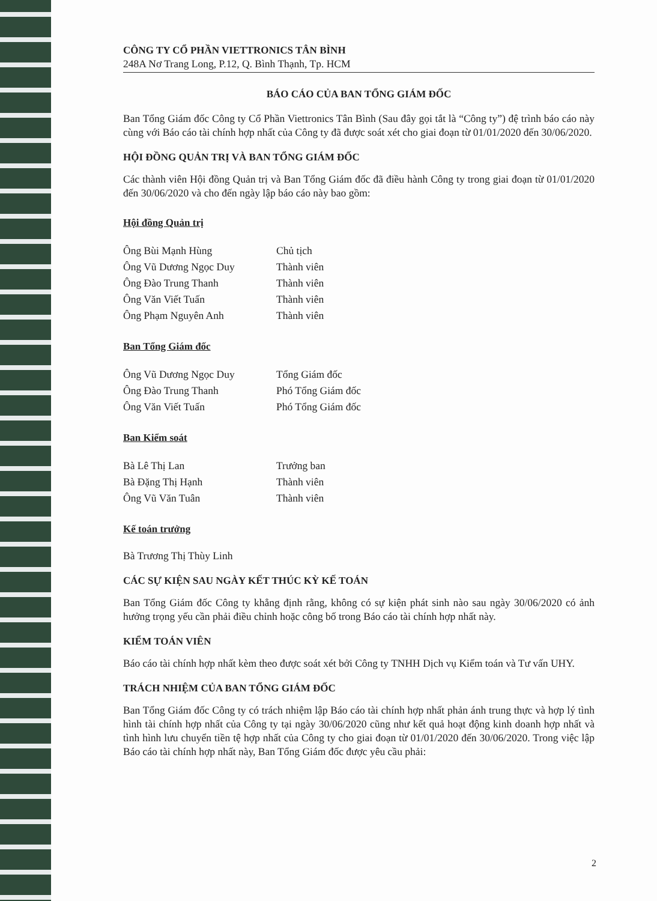CÔNG TY CỔ PHẦN VIETTRONICS TÂN BÌNH
248A Nơ Trang Long, P.12, Q. Bình Thạnh, Tp. HCM
BÁO CÁO CỦA BAN TỔNG GIÁM ĐỐC
Ban Tổng Giám đốc Công ty Cổ Phần Viettronics Tân Bình (Sau đây gọi tắt là “Công ty”) đệ trình báo cáo này cùng với Báo cáo tài chính hợp nhất của Công ty đã được soát xét cho giai đoạn từ 01/01/2020 đến 30/06/2020.
HỘI ĐỒNG QUẢN TRỊ VÀ BAN TỔNG GIÁM ĐỐC
Các thành viên Hội đồng Quản trị và Ban Tổng Giám đốc đã điều hành Công ty trong giai đoạn từ 01/01/2020 đến 30/06/2020 và cho đến ngày lập báo cáo này bao gồm:
Hội đồng Quản trị
| Ông Bùi Mạnh Hùng | Chủ tịch |
| Ông Vũ Dương Ngọc Duy | Thành viên |
| Ông Đào Trung Thanh | Thành viên |
| Ông Văn Viết Tuấn | Thành viên |
| Ông Phạm Nguyên Anh | Thành viên |
Ban Tổng Giám đốc
| Ông Vũ Dương Ngọc Duy | Tổng Giám đốc |
| Ông Đào Trung Thanh | Phó Tổng Giám đốc |
| Ông Văn Viết Tuấn | Phó Tổng Giám đốc |
Ban Kiểm soát
| Bà Lê Thị Lan | Trưởng ban |
| Bà Đặng Thị Hạnh | Thành viên |
| Ông Vũ Văn Tuân | Thành viên |
Kế toán trưởng
Bà Trương Thị Thùy Linh
CÁC SỰ KIỆN SAU NGÀY KẾT THÚC KỲ KẾ TOÁN
Ban Tổng Giám đốc Công ty khẳng định rằng, không có sự kiện phát sinh nào sau ngày 30/06/2020 có ảnh hưởng trọng yếu cần phải điều chỉnh hoặc công bố trong Báo cáo tài chính hợp nhất này.
KIỂM TOÁN VIÊN
Báo cáo tài chính hợp nhất kèm theo được soát xét bởi Công ty TNHH Dịch vụ Kiểm toán và Tư vấn UHY.
TRÁCH NHIỆM CỦA BAN TỔNG GIÁM ĐỐC
Ban Tổng Giám đốc Công ty có trách nhiệm lập Báo cáo tài chính hợp nhất phản ánh trung thực và hợp lý tình hình tài chính hợp nhất của Công ty tại ngày 30/06/2020 cũng như kết quả hoạt động kinh doanh hợp nhất và tình hình lưu chuyển tiền tệ hợp nhất của Công ty cho giai đoạn từ 01/01/2020 đến 30/06/2020. Trong việc lập Báo cáo tài chính hợp nhất này, Ban Tổng Giám đốc được yêu cầu phải:
2